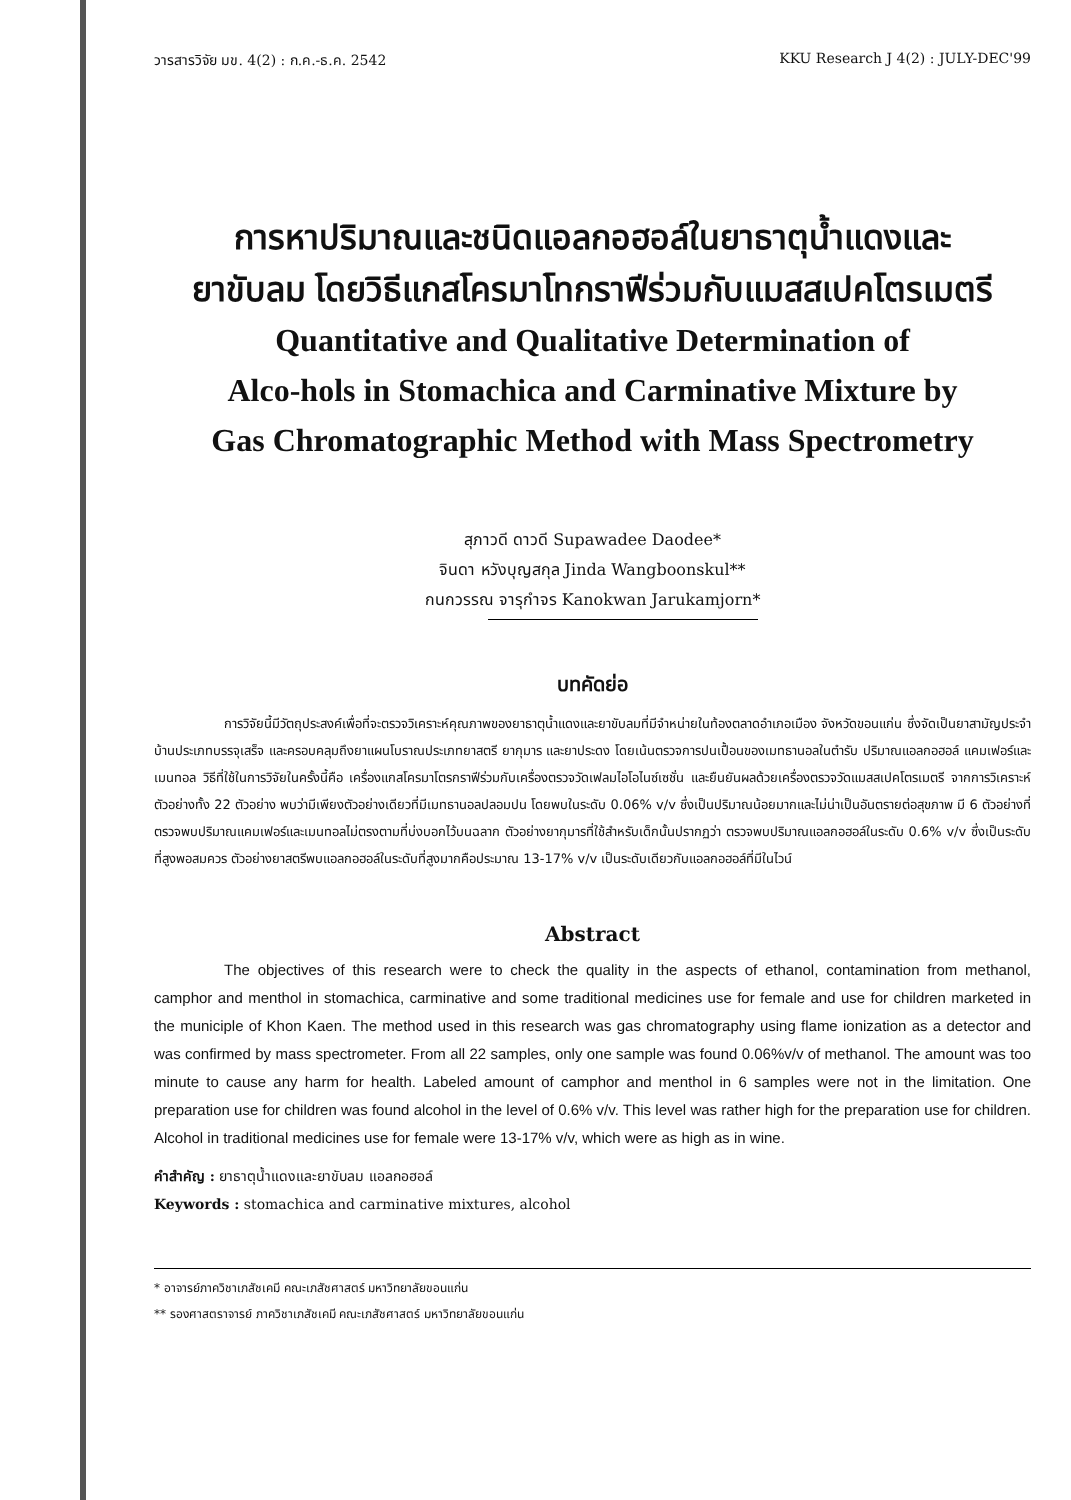วารสารวิจัย มข. 4(2) : ก.ค.-ธ.ค. 2542 KKU Research J 4(2) : JULY-DEC'99
การหาปริมาณและชนิดแอลกอฮอล์ในยาธาตุน้ำแดงและ
ยาขับลม โดยวิธีแกสโครมาโทกราฟีร่วมกับแมสสเปคโตรเมตรี
Quantitative and Qualitative Determination of
Alco-hols in Stomachica and Carminative Mixture by
Gas Chromatographic Method with Mass Spectrometry
สุภาวดี ดาวดี Supawadee Daodee*
จินดา หวังบุญสกุล Jinda Wangboonskul**
กนกวรรณ จารุกำจร Kanokwan Jarukamjorn*
บทคัดย่อ
การวิจัยนี้มีวัตถุประสงค์เพื่อที่จะตรวจวิเคราะห์คุณภาพของยาธาตุน้ำแดงและยาขับลมที่มีจำหน่ายในท้องตลาดอำเภอเมือง จังหวัดขอนแก่น ซึ่งจัดเป็นยาสามัญประจำบ้านประเภทบรรจุเสร็จ และครอบคลุมถึงยาแผนโบราณประเภทยาสตรี ยากุมาร และยาประดง โดยเน้นตรวจการปนเปื้อนของเมทธานอลในตำรับ ปริมาณแอลกอฮอล์ แคมเฟอร์และเมนทอล วิธีที่ใช้ในการวิจัยในครั้งนี้คือ เครื่องแกสโครมาโตรกราฟีร่วมกับเครื่องตรวจวัดเฟลมไอโอไนซ์เซชั่น และยืนยันผลด้วยเครื่องตรวจวัดแมสสเปคโตรเมตรี จากการวิเคราะห์ตัวอย่างทั้ง 22 ตัวอย่าง พบว่ามีเพียงตัวอย่างเดียวที่มีเมทธานอลปลอมปน โดยพบในระดับ 0.06% v/v ซึ่งเป็นปริมาณน้อยมากและไม่น่าเป็นอันตรายต่อสุขภาพ มี 6 ตัวอย่างที่ตรวจพบปริมาณแคมเฟอร์และเมนทอลไม่ตรงตามที่บ่งบอกไว้บนฉลาก ตัวอย่างยากุมารที่ใช้สำหรับเด็กนั้นปรากฏว่า ตรวจพบปริมาณแอลกอฮอล์ในระดับ 0.6% v/v ซึ่งเป็นระดับที่สูงพอสมควร ตัวอย่างยาสตรีพบแอลกอฮอล์ในระดับที่สูงมากคือประมาณ 13-17% v/v เป็นระดับเดียวกับแอลกอฮอล์ที่มีในไวน์
Abstract
The objectives of this research were to check the quality in the aspects of ethanol, contamination from methanol, camphor and menthol in stomachica, carminative and some traditional medicines use for female and use for children marketed in the municiple of Khon Kaen. The method used in this research was gas chromatography using flame ionization as a detector and was confirmed by mass spectrometer. From all 22 samples, only one sample was found 0.06%v/v of methanol. The amount was too minute to cause any harm for health. Labeled amount of camphor and menthol in 6 samples were not in the limitation. One preparation use for children was found alcohol in the level of 0.6% v/v. This level was rather high for the preparation use for children. Alcohol in traditional medicines use for female were 13-17% v/v, which were as high as in wine.
คำสำคัญ : ยาธาตุน้ำแดงและยาขับลม แอลกอฮอล์
Keywords : stomachica and carminative mixtures, alcohol
* อาจารย์ภาควิชาเภสัชเคมี คณะเภสัชศาสตร์ มหาวิทยาลัยขอนแก่น
** รองศาสตราจารย์ ภาควิชาเภสัชเคมี คณะเภสัชศาสตร์ มหาวิทยาลัยขอนแก่น